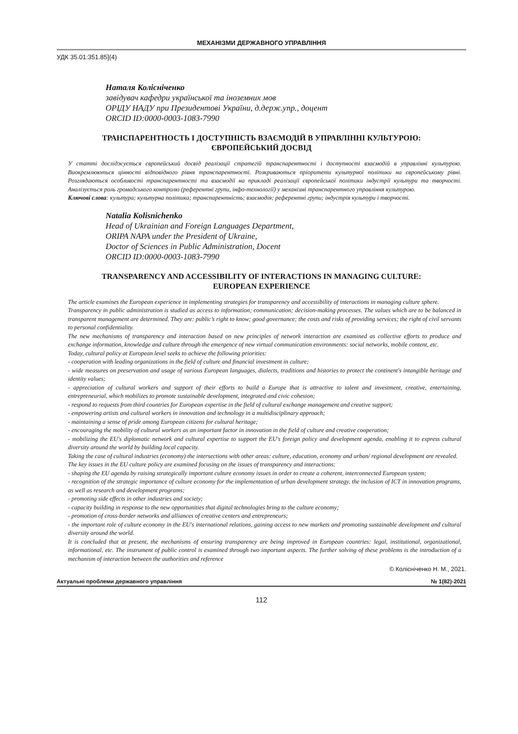МЕХАНІЗМИ ДЕРЖАВНОГО УПРАВЛІННЯ
УДК 35.01:351.85](4)
Наталя Колісніченко
завідувач кафедри української та іноземних мов
ОРІДУ НАДУ при Президентові України, д.держ.упр., доцент
ORCID ID:0000-0003-1083-7990
ТРАНСПАРЕНТНОСТЬ І ДОСТУПНІСТЬ ВЗАЄМОДІЙ В УПРАВЛІННІ КУЛЬТУРОЮ:
ЄВРОПЕЙСЬКИЙ ДОСВІД
У статті досліджується європейський досвід реалізації стратегій транспарентності і доступності взаємодій в управлінні культурою. Виокремлюються цінності відповідного рівня транспарентності. Розкриваються пріоритети культурної політики на європейському рівні. Розглядаються особливості транспарентності та взаємодії на прикладі реалізації європейської політики індустрії культури та творчості. Аналізується роль громадського контролю (референтні групи, інфо-технології) у механізмі транспарентного управління культурою.
Ключові слова: культура; культурна політика; транспарентність; взаємодія; референтні групи; індустрія культури і творчості.
Natalia Kolisnichenko
Head of Ukrainian and Foreign Languages Department,
ORIPA NAPA under the President of Ukraine,
Doctor of Sciences in Public Administration, Docent
ORCID ID:0000-0003-1083-7990
TRANSPARENCY AND ACCESSIBILITY OF INTERACTIONS IN MANAGING CULTURE:
EUROPEAN EXPERIENCE
The article examines the European experience in implementing strategies for transparency and accessibility of interactions in managing culture sphere.
Transparency in public administration is studied as access to information; communication; decision-making processes. The values which are to be balanced in transparent management are determined. They are: public’s right to know; good governance; the costs and risks of providing services; the right of civil servants to personal confidentiality.
The new mechanisms of transparency and interaction based on new principles of network interaction are examined as collective efforts to produce and exchange information, knowledge and culture through the emergence of new virtual communication environments: social networks, mobile content, etc.
Today, cultural policy at European level seeks to achieve the following priorities:
- cooperation with leading organizations in the field of culture and financial investment in culture;
- wide measures on preservation and usage of various European languages, dialects, traditions and histories to protect the continent's intangible heritage and identity values;
- appreciation of cultural workers and support of their efforts to build a Europe that is attractive to talent and investment, creative, entertaining, entrepreneurial, which mobilizes to promote sustainable development, integrated and civic cohesion;
- respond to requests from third countries for European expertise in the field of cultural exchange management and creative support;
- empowering artists and cultural workers in innovation and technology in a multidisciplinary approach;
- maintaining a sense of pride among European citizens for cultural heritage;
- encouraging the mobility of cultural workers as an important factor in innovation in the field of culture and creative cooperation;
- mobilizing the EU's diplomatic network and cultural expertise to support the EU's foreign policy and development agenda, enabling it to express cultural diversity around the world by building local capacity.
Taking the case of cultural industries (economy) the intersections with other areas: culture, education, economy and urban/ regional development are revealed.
The key issues in the EU culture policy are examined focusing on the issues of transparency and interactions:
- shaping the EU agenda by raising strategically important culture economy issues in order to create a coherent, interconnected European system;
- recognition of the strategic importance of culture economy for the implementation of urban development strategy, the inclusion of ICT in innovation programs, as well as research and development programs;
- promoting side effects in other industries and society;
- capacity building in response to the new opportunities that digital technologies bring to the culture economy;
- promotion of cross-border networks and alliances of creative centers and entrepreneurs;
- the important role of culture economy in the EU's international relations, gaining access to new markets and promoting sustainable development and cultural diversity around the world.
It is concluded that at present, the mechanisms of ensuring transparency are being improved in European countries: legal, institutional, organizational, informational, etc. The instrument of public control is examined through two important aspects. The further solving of these problems is the introduction of a mechanism of interaction between the authorities and reference
© Колісніченко Н. М., 2021.
Актуальні проблеми державного управління № 1(82)-2021
112